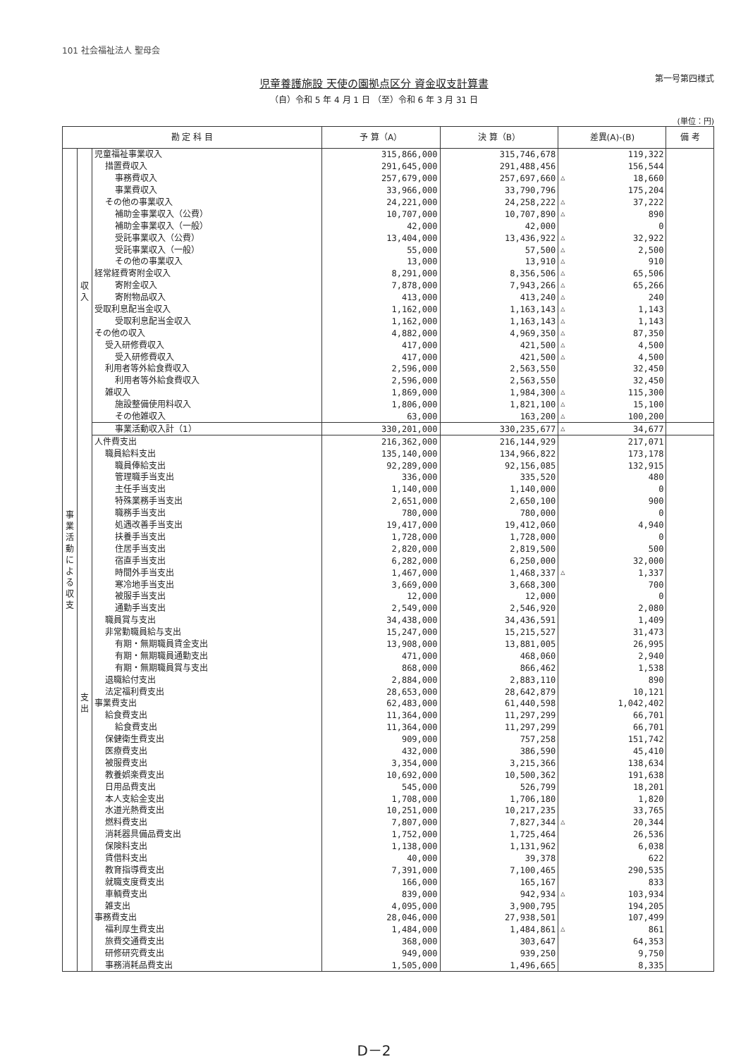101 社会福祉法人 聖母会
児童養護施設 天使の園拠点区分 資金収支計算書
第一号第四様式
（自）令和 5 年 4 月 1 日 （至）令和 6 年 3 月 31 日
(単位：円)
| 勘 定 科 目 | | | 予 算（A） | 決 算（B） | 差異(A)-(B) | | 備 考 |
| --- | --- | --- | --- | --- | --- | --- | --- |
| 事業活動による収支 | 収入 | 児童福祉事業収入 | 315,866,000 | 315,746,678 | | 119,322 | |
| | | 措置費収入 | 291,645,000 | 291,488,456 | | 156,544 | |
| | | 事務費収入 | 257,679,000 | 257,697,660 | △ | 18,660 | |
| | | 事業費収入 | 33,966,000 | 33,790,796 | | 175,204 | |
| | | その他の事業収入 | 24,221,000 | 24,258,222 | △ | 37,222 | |
| | | 補助金事業収入（公費） | 10,707,000 | 10,707,890 | △ | 890 | |
| | | 補助金事業収入（一般） | 42,000 | 42,000 | | 0 | |
| | | 受託事業収入（公費） | 13,404,000 | 13,436,922 | △ | 32,922 | |
| | | 受託事業収入（一般） | 55,000 | 57,500 | △ | 2,500 | |
| | | その他の事業収入 | 13,000 | 13,910 | △ | 910 | |
| | | 経常経費寄附金収入 | 8,291,000 | 8,356,506 | △ | 65,506 | |
| | | 寄附金収入 | 7,878,000 | 7,943,266 | △ | 65,266 | |
| | | 寄附物品収入 | 413,000 | 413,240 | △ | 240 | |
| | | 受取利息配当金収入 | 1,162,000 | 1,163,143 | △ | 1,143 | |
| | | 受取利息配当金収入 | 1,162,000 | 1,163,143 | △ | 1,143 | |
| | | その他の収入 | 4,882,000 | 4,969,350 | △ | 87,350 | |
| | | 受入研修費収入 | 417,000 | 421,500 | △ | 4,500 | |
| | | 受入研修費収入 | 417,000 | 421,500 | △ | 4,500 | |
| | | 利用者等外給食費収入 | 2,596,000 | 2,563,550 | | 32,450 | |
| | | 利用者等外給食費収入 | 2,596,000 | 2,563,550 | | 32,450 | |
| | | 雑収入 | 1,869,000 | 1,984,300 | △ | 115,300 | |
| | | 施設整備使用料収入 | 1,806,000 | 1,821,100 | △ | 15,100 | |
| | | その他雑収入 | 63,000 | 163,200 | △ | 100,200 | |
| | | 事業活動収入計（1） | 330,201,000 | 330,235,677 | △ | 34,677 | |
| | 支出 | 人件費支出 | 216,362,000 | 216,144,929 | | 217,071 | |
| | | 職員給料支出 | 135,140,000 | 134,966,822 | | 173,178 | |
| | | 職員俸給支出 | 92,289,000 | 92,156,085 | | 132,915 | |
| | | 管理職手当支出 | 336,000 | 335,520 | | 480 | |
| | | 主任手当支出 | 1,140,000 | 1,140,000 | | 0 | |
| | | 特殊業務手当支出 | 2,651,000 | 2,650,100 | | 900 | |
| | | 職務手当支出 | 780,000 | 780,000 | | 0 | |
| | | 処遇改善手当支出 | 19,417,000 | 19,412,060 | | 4,940 | |
| | | 扶養手当支出 | 1,728,000 | 1,728,000 | | 0 | |
| | | 住居手当支出 | 2,820,000 | 2,819,500 | | 500 | |
| | | 宿直手当支出 | 6,282,000 | 6,250,000 | | 32,000 | |
| | | 時間外手当支出 | 1,467,000 | 1,468,337 | △ | 1,337 | |
| | | 寒冷地手当支出 | 3,669,000 | 3,668,300 | | 700 | |
| | | 被服手当支出 | 12,000 | 12,000 | | 0 | |
| | | 通勤手当支出 | 2,549,000 | 2,546,920 | | 2,080 | |
| | | 職員賞与支出 | 34,438,000 | 34,436,591 | | 1,409 | |
| | | 非常勤職員給与支出 | 15,247,000 | 15,215,527 | | 31,473 | |
| | | 有期・無期職員賃金支出 | 13,908,000 | 13,881,005 | | 26,995 | |
| | | 有期・無期職員通勤支出 | 471,000 | 468,060 | | 2,940 | |
| | | 有期・無期職員賞与支出 | 868,000 | 866,462 | | 1,538 | |
| | | 退職給付支出 | 2,884,000 | 2,883,110 | | 890 | |
| | | 法定福利費支出 | 28,653,000 | 28,642,879 | | 10,121 | |
| | | 事業費支出 | 62,483,000 | 61,440,598 | | 1,042,402 | |
| | | 給食費支出 | 11,364,000 | 11,297,299 | | 66,701 | |
| | | 給食費支出 | 11,364,000 | 11,297,299 | | 66,701 | |
| | | 保健衛生費支出 | 909,000 | 757,258 | | 151,742 | |
| | | 医療費支出 | 432,000 | 386,590 | | 45,410 | |
| | | 被服費支出 | 3,354,000 | 3,215,366 | | 138,634 | |
| | | 教養娯楽費支出 | 10,692,000 | 10,500,362 | | 191,638 | |
| | | 日用品費支出 | 545,000 | 526,799 | | 18,201 | |
| | | 本人支給金支出 | 1,708,000 | 1,706,180 | | 1,820 | |
| | | 水道光熱費支出 | 10,251,000 | 10,217,235 | | 33,765 | |
| | | 燃料費支出 | 7,807,000 | 7,827,344 | △ | 20,344 | |
| | | 消耗器具備品費支出 | 1,752,000 | 1,725,464 | | 26,536 | |
| | | 保険料支出 | 1,138,000 | 1,131,962 | | 6,038 | |
| | | 賃借料支出 | 40,000 | 39,378 | | 622 | |
| | | 教育指導費支出 | 7,391,000 | 7,100,465 | | 290,535 | |
| | | 就職支度費支出 | 166,000 | 165,167 | | 833 | |
| | | 車輌費支出 | 839,000 | 942,934 | △ | 103,934 | |
| | | 雑支出 | 4,095,000 | 3,900,795 | | 194,205 | |
| | | 事務費支出 | 28,046,000 | 27,938,501 | | 107,499 | |
| | | 福利厚生費支出 | 1,484,000 | 1,484,861 | △ | 861 | |
| | | 旅費交通費支出 | 368,000 | 303,647 | | 64,353 | |
| | | 研修研究費支出 | 949,000 | 939,250 | | 9,750 | |
| | | 事務消耗品費支出 | 1,505,000 | 1,496,665 | | 8,335 | |
D－2